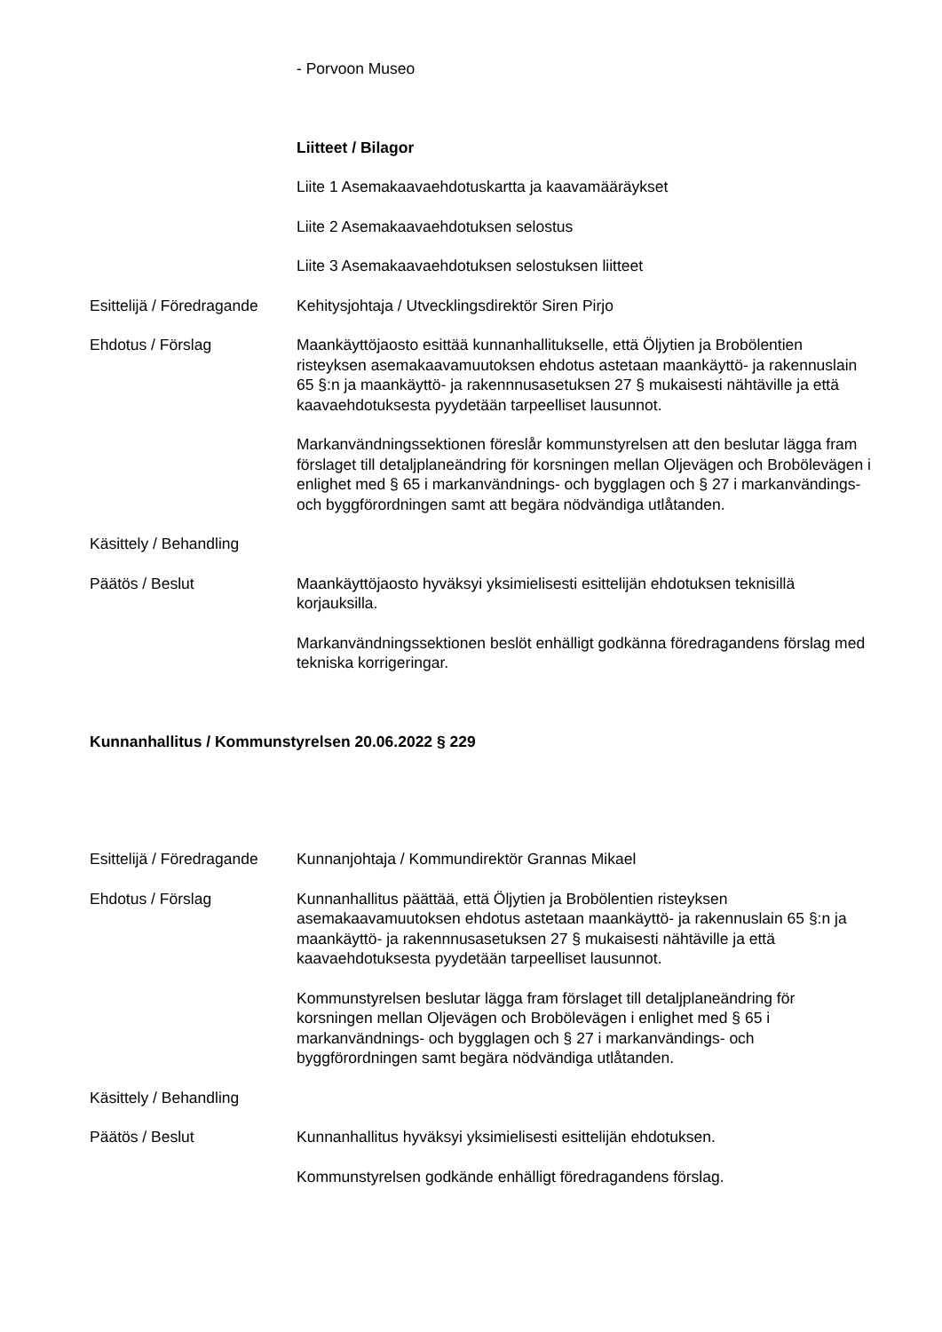- Porvoon Museo
Liitteet / Bilagor
Liite 1 Asemakaavaehdotuskartta ja kaavamääräykset
Liite 2 Asemakaavaehdotuksen selostus
Liite 3 Asemakaavaehdotuksen selostuksen liitteet
Esittelijä / Föredragande
Kehitysjohtaja / Utvecklingsdirektör Siren Pirjo
Ehdotus / Förslag Maankäyttöjaosto esittää kunnanhallitukselle, että Öljytien ja Brobölentien risteyksen asemakaavamuutoksen ehdotus astetaan maankäyttö- ja rakennuslain 65 §:n ja maankäyttö- ja rakennnusasetuksen 27 § mukaisesti nähtäville ja että kaavaehdotuksesta pyydetään tarpeelliset lausunnot.
Markanvändningssektionen föreslår kommunstyrelsen att den beslutar lägga fram förslaget till detaljplaneändring för korsningen mellan Oljevägen och Brobölevägen i enlighet med § 65 i markanvändnings- och bygglagen och § 27 i markanvändings- och byggförordningen samt att begära nödvändiga utlåtanden.
Käsittely / Behandling
Päätös / Beslut Maankäyttöjaosto hyväksyi yksimielisesti esittelijän ehdotuksen teknisillä korjauksilla.
Markanvändningssektionen beslöt enhälligt godkänna föredragandens förslag med tekniska korrigeringar.
Kunnanhallitus / Kommunstyrelsen 20.06.2022 § 229
Esittelijä / Föredragande
Kunnanjohtaja / Kommundirektör Grannas Mikael
Ehdotus / Förslag Kunnanhallitus päättää, että Öljytien ja Brobölentien risteyksen asemakaavamuutoksen ehdotus astetaan maankäyttö- ja rakennuslain 65 §:n ja maankäyttö- ja rakennnusasetuksen 27 § mukaisesti nähtäville ja että kaavaehdotuksesta pyydetään tarpeelliset lausunnot.
Kommunstyrelsen beslutar lägga fram förslaget till detaljplaneändring för korsningen mellan Oljevägen och Brobölevägen i enlighet med § 65 i markanvändnings- och bygglagen och § 27 i markanvändings- och byggförordningen samt begära nödvändiga utlåtanden.
Käsittely / Behandling
Päätös / Beslut Kunnanhallitus hyväksyi yksimielisesti esittelijän ehdotuksen.
Kommunstyrelsen godkände enhälligt föredragandens förslag.